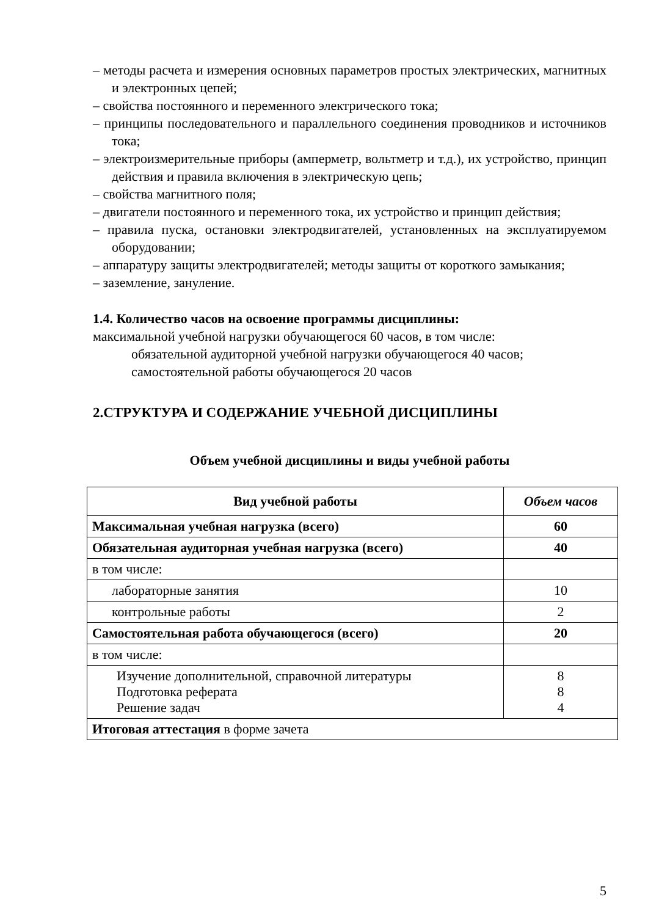– методы расчета и измерения основных параметров простых электрических, магнитных и электронных цепей;
– свойства постоянного и переменного электрического тока;
– принципы последовательного и параллельного соединения проводников и источников тока;
– электроизмерительные приборы (амперметр, вольтметр и т.д.), их устройство, принцип действия и правила включения в электрическую цепь;
– свойства магнитного поля;
– двигатели постоянного и переменного тока, их устройство и принцип действия;
– правила пуска, остановки электродвигателей, установленных на эксплуатируемом оборудовании;
– аппаратуру защиты электродвигателей; методы защиты от короткого замыкания;
– заземление, зануление.
1.4. Количество часов на освоение программы дисциплины:
максимальной учебной нагрузки обучающегося 60 часов, в том числе:
обязательной аудиторной учебной нагрузки обучающегося 40 часов;
самостоятельной работы обучающегося 20 часов
2.СТРУКТУРА И СОДЕРЖАНИЕ УЧЕБНОЙ ДИСЦИПЛИНЫ
Объем учебной дисциплины и виды учебной работы
| Вид учебной работы | Объем часов |
| --- | --- |
| Максимальная учебная нагрузка (всего) | 60 |
| Обязательная аудиторная учебная нагрузка (всего) | 40 |
| в том числе: | |
| лабораторные занятия | 10 |
| контрольные работы | 2 |
| Самостоятельная работа обучающегося (всего) | 20 |
| в том числе: | |
| Изучение дополнительной, справочной литературы Подготовка реферата Решение задач | 8 8 4 |
| Итоговая аттестация в форме зачета | |
5